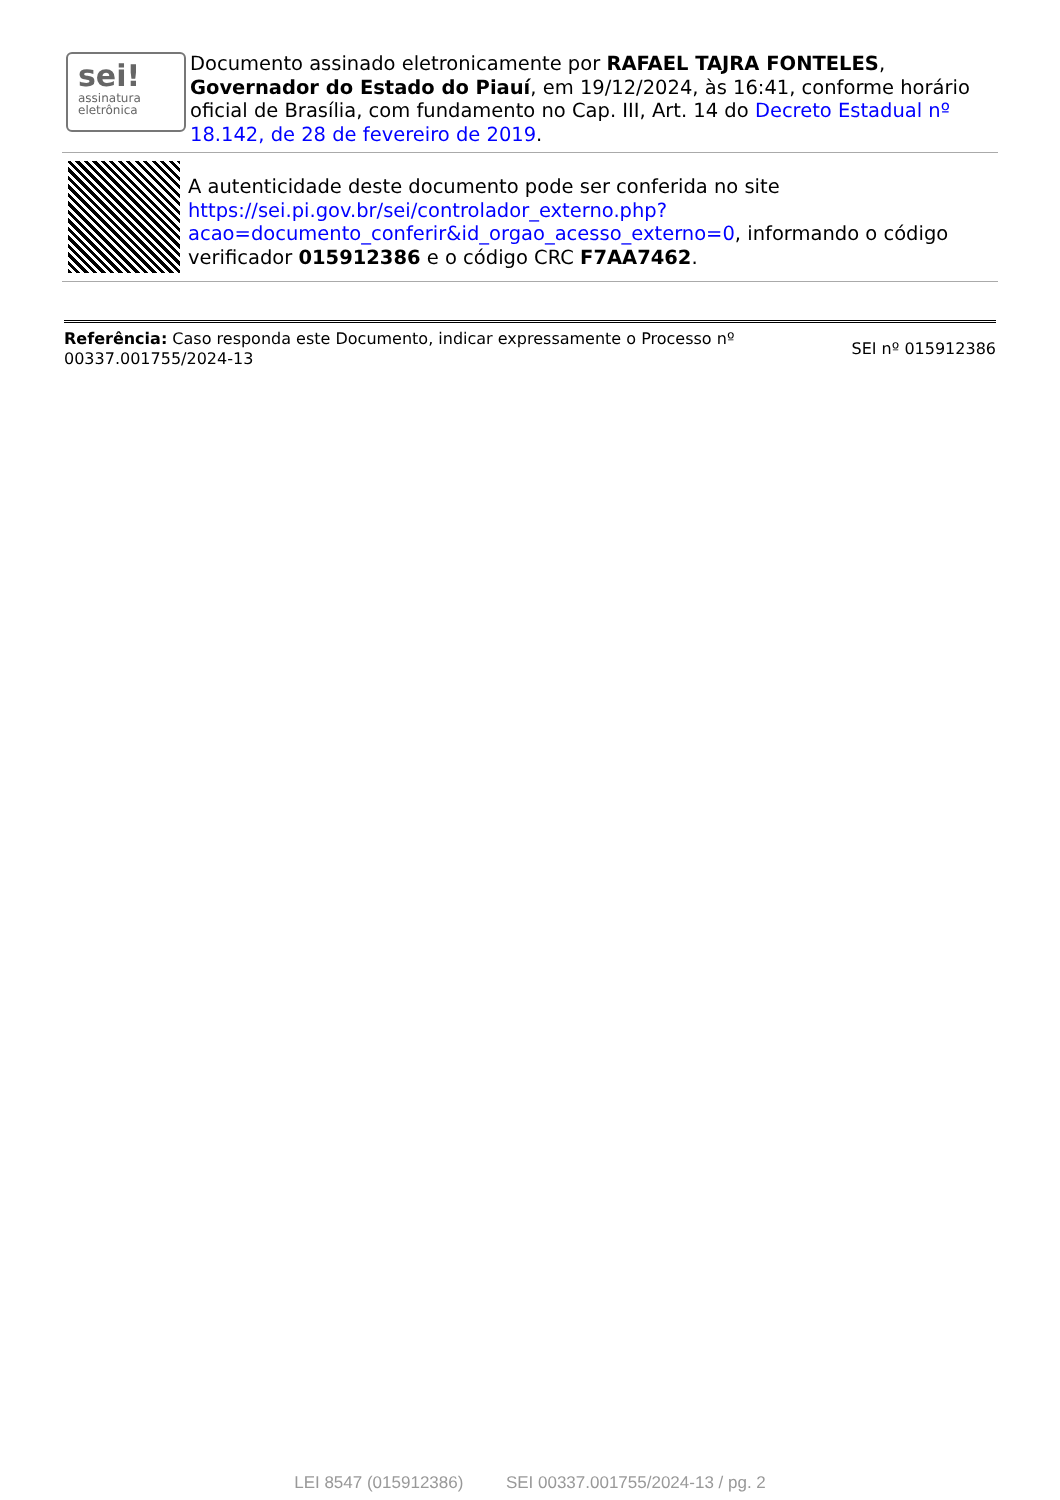sei!
assinatura eletrônica
Documento assinado eletronicamente por RAFAEL TAJRA FONTELES, Governador do Estado do Piauí, em 19/12/2024, às 16:41, conforme horário oficial de Brasília, com fundamento no Cap. III, Art. 14 do Decreto Estadual nº 18.142, de 28 de fevereiro de 2019.
A autenticidade deste documento pode ser conferida no site https://sei.pi.gov.br/sei/controlador_externo.php?acao=documento_conferir&id_orgao_acesso_externo=0, informando o código verificador 015912386 e o código CRC F7AA7462.
Referência: Caso responda este Documento, indicar expressamente o Processo nº 00337.001755/2024-13
SEI nº 015912386
LEI 8547 (015912386) SEI 00337.001755/2024-13 / pg. 2